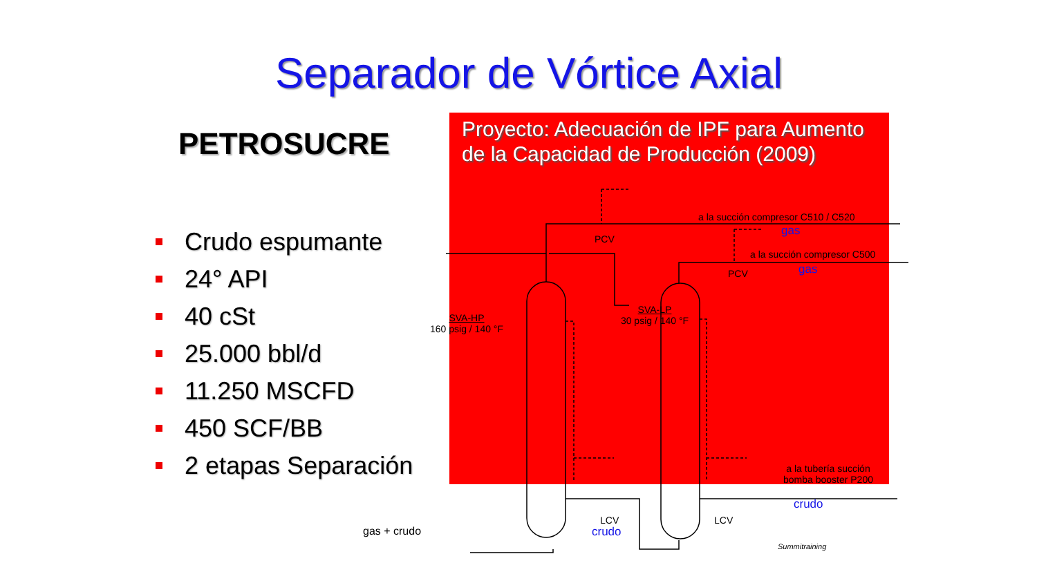Separador de Vórtice Axial
PETROSUCRE
Crudo espumante
24° API
40 cSt
25.000 bbl/d
11.250 MSCFD
450 SCF/BB
2 etapas Separación
Proyecto: Adecuación de IPF para Aumento de la Capacidad de Producción (2009)
a la succión compresor C510 / C520
gas
PCV
a la succión compresor C500
gas
PCV
SVA-HP
160 psig / 140 °F
SVA-LP
30 psig / 140 °F
a la tubería succión
bomba booster P200
LCV LCV
crudo
crudo
gas + crudo
Summitraining